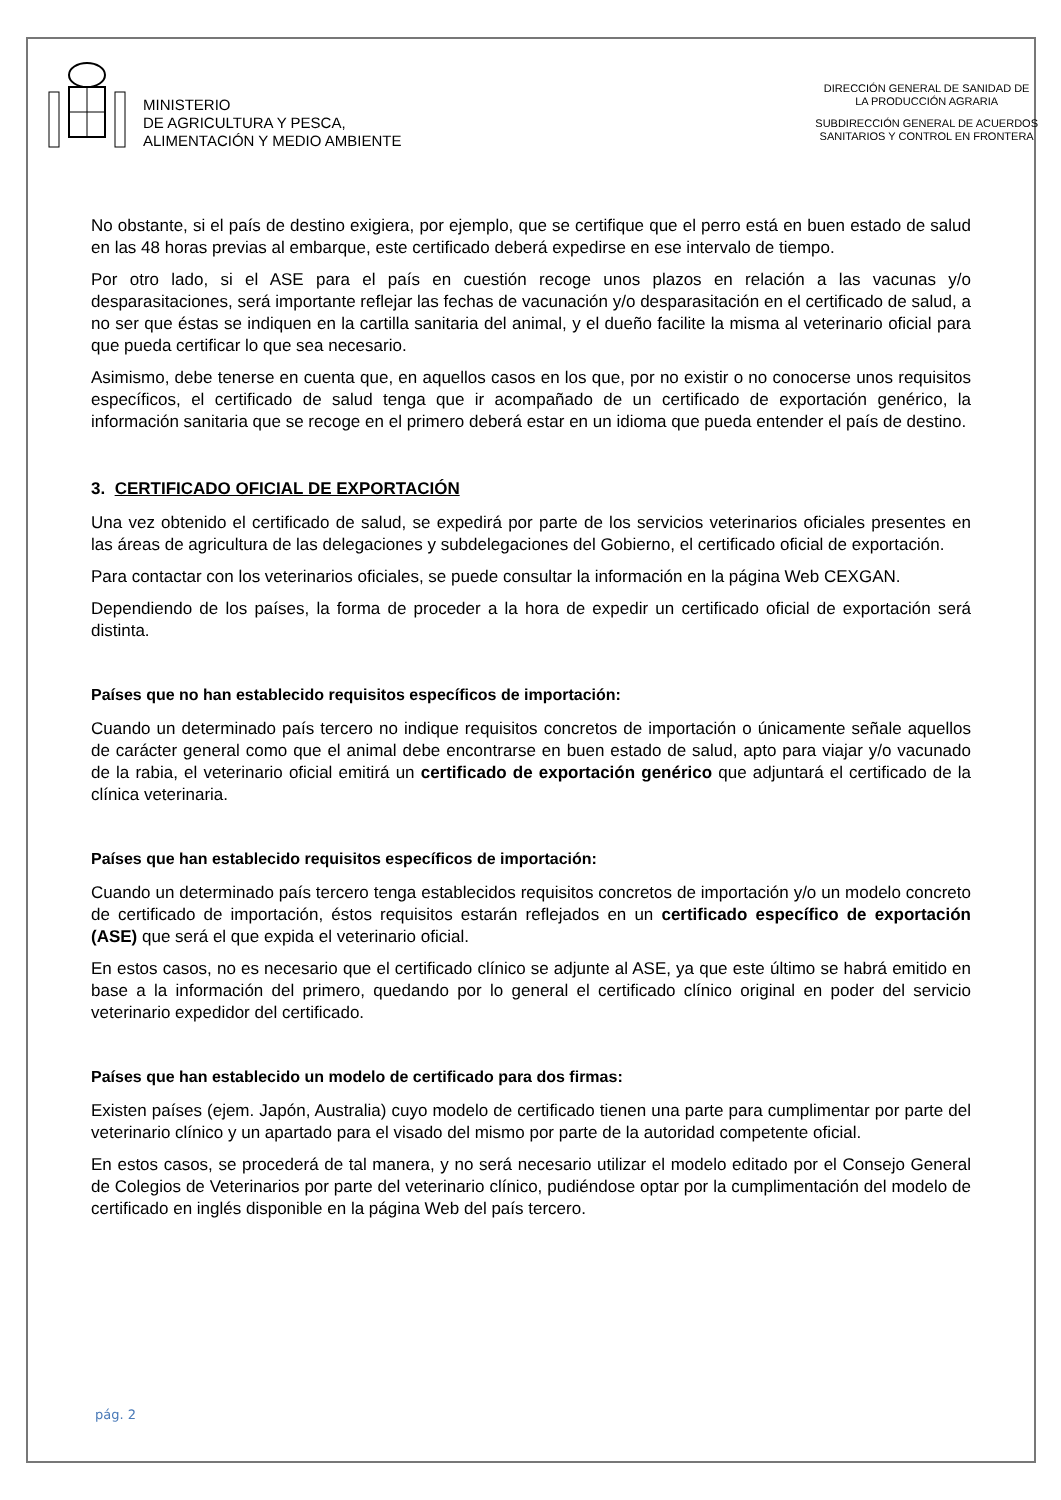MINISTERIO
DE AGRICULTURA Y PESCA,
ALIMENTACIÓN Y MEDIO AMBIENTE
DIRECCIÓN GENERAL DE SANIDAD DE
LA PRODUCCIÓN AGRARIA
SUBDIRECCIÓN GENERAL DE ACUERDOS
SANITARIOS Y CONTROL EN FRONTERA
No obstante, si el país de destino exigiera, por ejemplo, que se certifique que el perro está en buen estado de salud en las 48 horas previas al embarque, este certificado deberá expedirse en ese intervalo de tiempo.
Por otro lado, si el ASE para el país en cuestión recoge unos plazos en relación a las vacunas y/o desparasitaciones, será importante reflejar las fechas de vacunación y/o desparasitación en el certificado de salud, a no ser que éstas se indiquen en la cartilla sanitaria del animal, y el dueño facilite la misma al veterinario oficial para que pueda certificar lo que sea necesario.
Asimismo, debe tenerse en cuenta que, en aquellos casos en los que, por no existir o no conocerse unos requisitos específicos, el certificado de salud tenga que ir acompañado de un certificado de exportación genérico, la información sanitaria que se recoge en el primero deberá estar en un idioma que pueda entender el país de destino.
3. CERTIFICADO OFICIAL DE EXPORTACIÓN
Una vez obtenido el certificado de salud, se expedirá por parte de los servicios veterinarios oficiales presentes en las áreas de agricultura de las delegaciones y subdelegaciones del Gobierno, el certificado oficial de exportación.
Para contactar con los veterinarios oficiales, se puede consultar la información en la página Web CEXGAN.
Dependiendo de los países, la forma de proceder a la hora de expedir un certificado oficial de exportación será distinta.
Países que no han establecido requisitos específicos de importación:
Cuando un determinado país tercero no indique requisitos concretos de importación o únicamente señale aquellos de carácter general como que el animal debe encontrarse en buen estado de salud, apto para viajar y/o vacunado de la rabia, el veterinario oficial emitirá un certificado de exportación genérico que adjuntará el certificado de la clínica veterinaria.
Países que han establecido requisitos específicos de importación:
Cuando un determinado país tercero tenga establecidos requisitos concretos de importación y/o un modelo concreto de certificado de importación, éstos requisitos estarán reflejados en un certificado específico de exportación (ASE) que será el que expida el veterinario oficial.
En estos casos, no es necesario que el certificado clínico se adjunte al ASE, ya que este último se habrá emitido en base a la información del primero, quedando por lo general el certificado clínico original en poder del servicio veterinario expedidor del certificado.
Países que han establecido un modelo de certificado para dos firmas:
Existen países (ejem. Japón, Australia) cuyo modelo de certificado tienen una parte para cumplimentar por parte del veterinario clínico y un apartado para el visado del mismo por parte de la autoridad competente oficial.
En estos casos, se procederá de tal manera, y no será necesario utilizar el modelo editado por el Consejo General de Colegios de Veterinarios por parte del veterinario clínico, pudiéndose optar por la cumplimentación del modelo de certificado en inglés disponible en la página Web del país tercero.
pág. 2